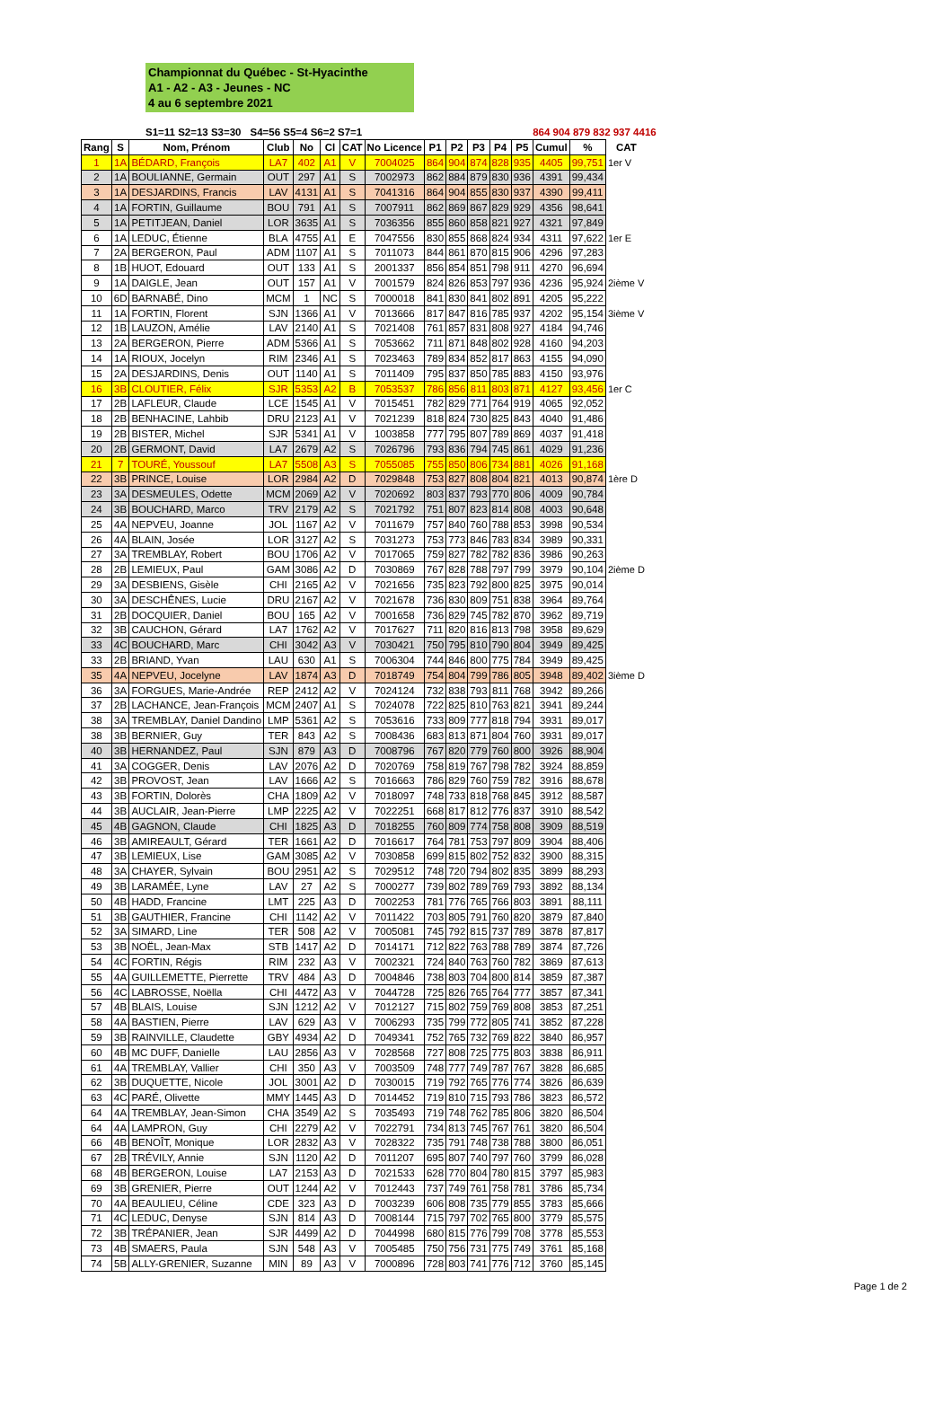Championnat du Québec - St-Hyacinthe
A1 - A2 - A3 - Jeunes - NC
4 au 6 septembre 2021
S1=11 S2=13 S3=30 S4=56 S5=4 S6=2 S7=1 864 904 879 832 937 4416
| Rang | S | Nom, Prénom | Club | No | Cl | CAT | No Licence | P1 | P2 | P3 | P4 | P5 | Cumul | % | CAT |
| --- | --- | --- | --- | --- | --- | --- | --- | --- | --- | --- | --- | --- | --- | --- | --- |
| 1 | 1A | BÉDARD, François | LA7 | 402 | A1 | V | 7004025 | 864 | 904 | 874 | 828 | 935 | 4405 | 99,751 | 1er V |
| 2 | 1A | BOULIANNE, Germain | OUT | 297 | A1 | S | 7002973 | 862 | 884 | 879 | 830 | 936 | 4391 | 99,434 | |
| 3 | 1A | DESJARDINS, Francis | LAV | 4131 | A1 | S | 7041316 | 864 | 904 | 855 | 830 | 937 | 4390 | 99,411 | |
| 4 | 1A | FORTIN, Guillaume | BOU | 791 | A1 | S | 7007911 | 862 | 869 | 867 | 829 | 929 | 4356 | 98,641 | |
| 5 | 1A | PETITJEAN, Daniel | LOR | 3635 | A1 | S | 7036356 | 855 | 860 | 858 | 821 | 927 | 4321 | 97,849 | |
| 6 | 1A | LEDUC, Étienne | BLA | 4755 | A1 | E | 7047556 | 830 | 855 | 868 | 824 | 934 | 4311 | 97,622 | 1er E |
| 7 | 2A | BERGERON, Paul | ADM | 1107 | A1 | S | 7011073 | 844 | 861 | 870 | 815 | 906 | 4296 | 97,283 | |
| 8 | 1B | HUOT, Edouard | OUT | 133 | A1 | S | 2001337 | 856 | 854 | 851 | 798 | 911 | 4270 | 96,694 | |
| 9 | 1A | DAIGLE, Jean | OUT | 157 | A1 | V | 7001579 | 824 | 826 | 853 | 797 | 936 | 4236 | 95,924 | 2ième V |
| 10 | 6D | BARNABÉ, Dino | MCM | 1 | NC | S | 7000018 | 841 | 830 | 841 | 802 | 891 | 4205 | 95,222 | |
| 11 | 1A | FORTIN, Florent | SJN | 1366 | A1 | V | 7013666 | 817 | 847 | 816 | 785 | 937 | 4202 | 95,154 | 3ième V |
| 12 | 1B | LAUZON, Amélie | LAV | 2140 | A1 | S | 7021408 | 761 | 857 | 831 | 808 | 927 | 4184 | 94,746 | |
| 13 | 2A | BERGERON, Pierre | ADM | 5366 | A1 | S | 7053662 | 711 | 871 | 848 | 802 | 928 | 4160 | 94,203 | |
| 14 | 1A | RIOUX, Jocelyn | RIM | 2346 | A1 | S | 7023463 | 789 | 834 | 852 | 817 | 863 | 4155 | 94,090 | |
| 15 | 2A | DESJARDINS, Denis | OUT | 1140 | A1 | S | 7011409 | 795 | 837 | 850 | 785 | 883 | 4150 | 93,976 | |
| 16 | 3B | CLOUTIER, Félix | SJR | 5353 | A2 | B | 7053537 | 786 | 856 | 811 | 803 | 871 | 4127 | 93,456 | 1er C |
| 17 | 2B | LAFLEUR, Claude | LCE | 1545 | A1 | V | 7015451 | 782 | 829 | 771 | 764 | 919 | 4065 | 92,052 | |
| 18 | 2B | BENHACINE, Lahbib | DRU | 2123 | A1 | V | 7021239 | 818 | 824 | 730 | 825 | 843 | 4040 | 91,486 | |
| 19 | 2B | BISTER, Michel | SJR | 5341 | A1 | V | 1003858 | 777 | 795 | 807 | 789 | 869 | 4037 | 91,418 | |
| 20 | 2B | GERMONT, David | LA7 | 2679 | A2 | S | 7026796 | 793 | 836 | 794 | 745 | 861 | 4029 | 91,236 | |
| 21 | 7 | TOURÉ, Youssouf | LA7 | 5508 | A3 | S | 7055085 | 755 | 850 | 806 | 734 | 881 | 4026 | 91,168 | |
| 22 | 3B | PRINCE, Louise | LOR | 2984 | A2 | D | 7029848 | 753 | 827 | 808 | 804 | 821 | 4013 | 90,874 | 1ère D |
| 23 | 3A | DESMEULES, Odette | MCM | 2069 | A2 | V | 7020692 | 803 | 837 | 793 | 770 | 806 | 4009 | 90,784 | |
| 24 | 3B | BOUCHARD, Marco | TRV | 2179 | A2 | S | 7021792 | 751 | 807 | 823 | 814 | 808 | 4003 | 90,648 | |
| 25 | 4A | NEPVEU, Joanne | JOL | 1167 | A2 | V | 7011679 | 757 | 840 | 760 | 788 | 853 | 3998 | 90,534 | |
| 26 | 4A | BLAIN, Josée | LOR | 3127 | A2 | S | 7031273 | 753 | 773 | 846 | 783 | 834 | 3989 | 90,331 | |
| 27 | 3A | TREMBLAY, Robert | BOU | 1706 | A2 | V | 7017065 | 759 | 827 | 782 | 782 | 836 | 3986 | 90,263 | |
| 28 | 2B | LEMIEUX, Paul | GAM | 3086 | A2 | D | 7030869 | 767 | 828 | 788 | 797 | 799 | 3979 | 90,104 | 2ième D |
| 29 | 3A | DESBIENS, Gisèle | CHI | 2165 | A2 | V | 7021656 | 735 | 823 | 792 | 800 | 825 | 3975 | 90,014 | |
| 30 | 3A | DESCHÊNES, Lucie | DRU | 2167 | A2 | V | 7021678 | 736 | 830 | 809 | 751 | 838 | 3964 | 89,764 | |
| 31 | 2B | DOCQUIER, Daniel | BOU | 165 | A2 | V | 7001658 | 736 | 829 | 745 | 782 | 870 | 3962 | 89,719 | |
| 32 | 3B | CAUCHON, Gérard | LA7 | 1762 | A2 | V | 7017627 | 711 | 820 | 816 | 813 | 798 | 3958 | 89,629 | |
| 33 | 4C | BOUCHARD, Marc | CHI | 3042 | A3 | V | 7030421 | 750 | 795 | 810 | 790 | 804 | 3949 | 89,425 | |
| 33 | 2B | BRIAND, Yvan | LAU | 630 | A1 | S | 7006304 | 744 | 846 | 800 | 775 | 784 | 3949 | 89,425 | |
| 35 | 4A | NEPVEU, Jocelyne | LAV | 1874 | A3 | D | 7018749 | 754 | 804 | 799 | 786 | 805 | 3948 | 89,402 | 3ième D |
| 36 | 3A | FORGUES, Marie-Andrée | REP | 2412 | A2 | V | 7024124 | 732 | 838 | 793 | 811 | 768 | 3942 | 89,266 | |
| 37 | 2B | LACHANCE, Jean-François | MCM | 2407 | A1 | S | 7024078 | 722 | 825 | 810 | 763 | 821 | 3941 | 89,244 | |
| 38 | 3A | TREMBLAY, Daniel Dandino | LMP | 5361 | A2 | S | 7053616 | 733 | 809 | 777 | 818 | 794 | 3931 | 89,017 | |
| 38 | 3B | BERNIER, Guy | TER | 843 | A2 | S | 7008436 | 683 | 813 | 871 | 804 | 760 | 3931 | 89,017 | |
| 40 | 3B | HERNANDEZ, Paul | SJN | 879 | A3 | D | 7008796 | 767 | 820 | 779 | 760 | 800 | 3926 | 88,904 | |
| 41 | 3A | COGGER, Denis | LAV | 2076 | A2 | D | 7020769 | 758 | 819 | 767 | 798 | 782 | 3924 | 88,859 | |
| 42 | 3B | PROVOST, Jean | LAV | 1666 | A2 | S | 7016663 | 786 | 829 | 760 | 759 | 782 | 3916 | 88,678 | |
| 43 | 3B | FORTIN, Dolorès | CHA | 1809 | A2 | V | 7018097 | 748 | 733 | 818 | 768 | 845 | 3912 | 88,587 | |
| 44 | 3B | AUCLAIR, Jean-Pierre | LMP | 2225 | A2 | V | 7022251 | 668 | 817 | 812 | 776 | 837 | 3910 | 88,542 | |
| 45 | 4B | GAGNON, Claude | CHI | 1825 | A3 | D | 7018255 | 760 | 809 | 774 | 758 | 808 | 3909 | 88,519 | |
| 46 | 3B | AMIREAULT, Gérard | TER | 1661 | A2 | D | 7016617 | 764 | 781 | 753 | 797 | 809 | 3904 | 88,406 | |
| 47 | 3B | LEMIEUX, Lise | GAM | 3085 | A2 | V | 7030858 | 699 | 815 | 802 | 752 | 832 | 3900 | 88,315 | |
| 48 | 3A | CHAYER, Sylvain | BOU | 2951 | A2 | S | 7029512 | 748 | 720 | 794 | 802 | 835 | 3899 | 88,293 | |
| 49 | 3B | LARAMÉE, Lyne | LAV | 27 | A2 | S | 7000277 | 739 | 802 | 789 | 769 | 793 | 3892 | 88,134 | |
| 50 | 4B | HADD, Francine | LMT | 225 | A3 | D | 7002253 | 781 | 776 | 765 | 766 | 803 | 3891 | 88,111 | |
| 51 | 3B | GAUTHIER, Francine | CHI | 1142 | A2 | V | 7011422 | 703 | 805 | 791 | 760 | 820 | 3879 | 87,840 | |
| 52 | 3A | SIMARD, Line | TER | 508 | A2 | V | 7005081 | 745 | 792 | 815 | 737 | 789 | 3878 | 87,817 | |
| 53 | 3B | NOËL, Jean-Max | STB | 1417 | A2 | D | 7014171 | 712 | 822 | 763 | 788 | 789 | 3874 | 87,726 | |
| 54 | 4C | FORTIN, Régis | RIM | 232 | A3 | V | 7002321 | 724 | 840 | 763 | 760 | 782 | 3869 | 87,613 | |
| 55 | 4A | GUILLEMETTE, Pierrette | TRV | 484 | A3 | D | 7004846 | 738 | 803 | 704 | 800 | 814 | 3859 | 87,387 | |
| 56 | 4C | LABROSSE, Noëlla | CHI | 4472 | A3 | V | 7044728 | 725 | 826 | 765 | 764 | 777 | 3857 | 87,341 | |
| 57 | 4B | BLAIS, Louise | SJN | 1212 | A2 | V | 7012127 | 715 | 802 | 759 | 769 | 808 | 3853 | 87,251 | |
| 58 | 4A | BASTIEN, Pierre | LAV | 629 | A3 | V | 7006293 | 735 | 799 | 772 | 805 | 741 | 3852 | 87,228 | |
| 59 | 3B | RAINVILLE, Claudette | GBY | 4934 | A2 | D | 7049341 | 752 | 765 | 732 | 769 | 822 | 3840 | 86,957 | |
| 60 | 4B | MC DUFF, Danielle | LAU | 2856 | A3 | V | 7028568 | 727 | 808 | 725 | 775 | 803 | 3838 | 86,911 | |
| 61 | 4A | TREMBLAY, Vallier | CHI | 350 | A3 | V | 7003509 | 748 | 777 | 749 | 787 | 767 | 3828 | 86,685 | |
| 62 | 3B | DUQUETTE, Nicole | JOL | 3001 | A2 | D | 7030015 | 719 | 792 | 765 | 776 | 774 | 3826 | 86,639 | |
| 63 | 4C | PARÉ, Olivette | MMY | 1445 | A3 | D | 7014452 | 719 | 810 | 715 | 793 | 786 | 3823 | 86,572 | |
| 64 | 4A | TREMBLAY, Jean-Simon | CHA | 3549 | A2 | S | 7035493 | 719 | 748 | 762 | 785 | 806 | 3820 | 86,504 | |
| 64 | 4A | LAMPRON, Guy | CHI | 2279 | A2 | V | 7022791 | 734 | 813 | 745 | 767 | 761 | 3820 | 86,504 | |
| 66 | 4B | BENOÎT, Monique | LOR | 2832 | A3 | V | 7028322 | 735 | 791 | 748 | 738 | 788 | 3800 | 86,051 | |
| 67 | 2B | TRÉVILY, Annie | SJN | 1120 | A2 | D | 7011207 | 695 | 807 | 740 | 797 | 760 | 3799 | 86,028 | |
| 68 | 4B | BERGERON, Louise | LA7 | 2153 | A3 | D | 7021533 | 628 | 770 | 804 | 780 | 815 | 3797 | 85,983 | |
| 69 | 3B | GRENIER, Pierre | OUT | 1244 | A2 | V | 7012443 | 737 | 749 | 761 | 758 | 781 | 3786 | 85,734 | |
| 70 | 4A | BEAULIEU, Céline | CDE | 323 | A3 | D | 7003239 | 606 | 808 | 735 | 779 | 855 | 3783 | 85,666 | |
| 71 | 4C | LEDUC, Denyse | SJN | 814 | A3 | D | 7008144 | 715 | 797 | 702 | 765 | 800 | 3779 | 85,575 | |
| 72 | 3B | TRÉPANIER, Jean | SJR | 4499 | A2 | D | 7044998 | 680 | 815 | 776 | 799 | 708 | 3778 | 85,553 | |
| 73 | 4B | SMAERS, Paula | SJN | 548 | A3 | V | 7005485 | 750 | 756 | 731 | 775 | 749 | 3761 | 85,168 | |
| 74 | 5B | ALLY-GRENIER, Suzanne | MIN | 89 | A3 | V | 7000896 | 728 | 803 | 741 | 776 | 712 | 3760 | 85,145 | |
Page 1 de 2